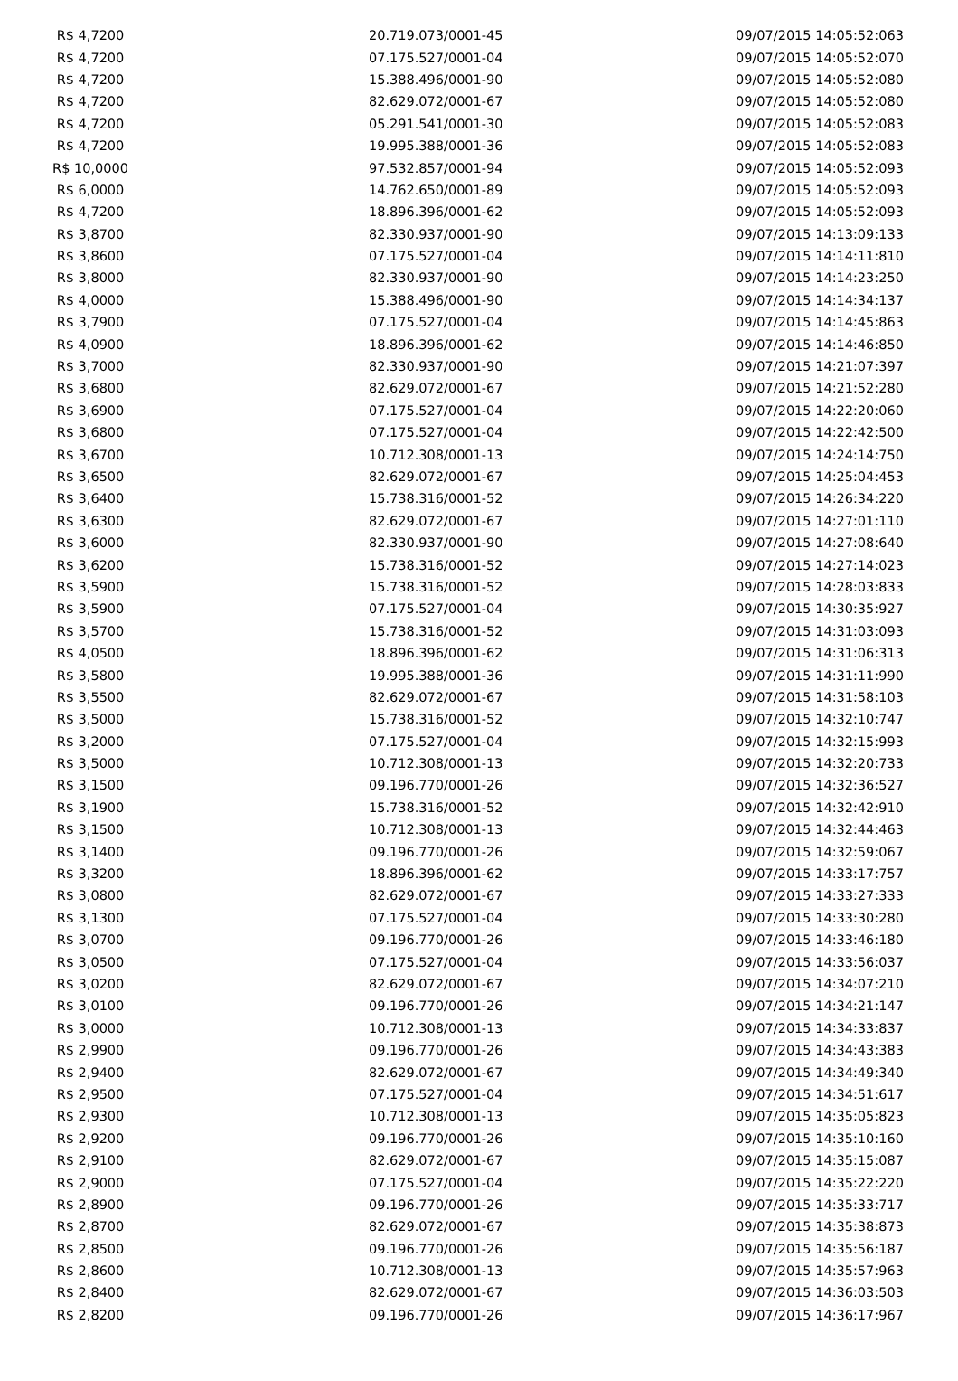| R$ 4,7200 | 20.719.073/0001-45 | 09/07/2015 14:05:52:063 |
| R$ 4,7200 | 07.175.527/0001-04 | 09/07/2015 14:05:52:070 |
| R$ 4,7200 | 15.388.496/0001-90 | 09/07/2015 14:05:52:080 |
| R$ 4,7200 | 82.629.072/0001-67 | 09/07/2015 14:05:52:080 |
| R$ 4,7200 | 05.291.541/0001-30 | 09/07/2015 14:05:52:083 |
| R$ 4,7200 | 19.995.388/0001-36 | 09/07/2015 14:05:52:083 |
| R$ 10,0000 | 97.532.857/0001-94 | 09/07/2015 14:05:52:093 |
| R$ 6,0000 | 14.762.650/0001-89 | 09/07/2015 14:05:52:093 |
| R$ 4,7200 | 18.896.396/0001-62 | 09/07/2015 14:05:52:093 |
| R$ 3,8700 | 82.330.937/0001-90 | 09/07/2015 14:13:09:133 |
| R$ 3,8600 | 07.175.527/0001-04 | 09/07/2015 14:14:11:810 |
| R$ 3,8000 | 82.330.937/0001-90 | 09/07/2015 14:14:23:250 |
| R$ 4,0000 | 15.388.496/0001-90 | 09/07/2015 14:14:34:137 |
| R$ 3,7900 | 07.175.527/0001-04 | 09/07/2015 14:14:45:863 |
| R$ 4,0900 | 18.896.396/0001-62 | 09/07/2015 14:14:46:850 |
| R$ 3,7000 | 82.330.937/0001-90 | 09/07/2015 14:21:07:397 |
| R$ 3,6800 | 82.629.072/0001-67 | 09/07/2015 14:21:52:280 |
| R$ 3,6900 | 07.175.527/0001-04 | 09/07/2015 14:22:20:060 |
| R$ 3,6800 | 07.175.527/0001-04 | 09/07/2015 14:22:42:500 |
| R$ 3,6700 | 10.712.308/0001-13 | 09/07/2015 14:24:14:750 |
| R$ 3,6500 | 82.629.072/0001-67 | 09/07/2015 14:25:04:453 |
| R$ 3,6400 | 15.738.316/0001-52 | 09/07/2015 14:26:34:220 |
| R$ 3,6300 | 82.629.072/0001-67 | 09/07/2015 14:27:01:110 |
| R$ 3,6000 | 82.330.937/0001-90 | 09/07/2015 14:27:08:640 |
| R$ 3,6200 | 15.738.316/0001-52 | 09/07/2015 14:27:14:023 |
| R$ 3,5900 | 15.738.316/0001-52 | 09/07/2015 14:28:03:833 |
| R$ 3,5900 | 07.175.527/0001-04 | 09/07/2015 14:30:35:927 |
| R$ 3,5700 | 15.738.316/0001-52 | 09/07/2015 14:31:03:093 |
| R$ 4,0500 | 18.896.396/0001-62 | 09/07/2015 14:31:06:313 |
| R$ 3,5800 | 19.995.388/0001-36 | 09/07/2015 14:31:11:990 |
| R$ 3,5500 | 82.629.072/0001-67 | 09/07/2015 14:31:58:103 |
| R$ 3,5000 | 15.738.316/0001-52 | 09/07/2015 14:32:10:747 |
| R$ 3,2000 | 07.175.527/0001-04 | 09/07/2015 14:32:15:993 |
| R$ 3,5000 | 10.712.308/0001-13 | 09/07/2015 14:32:20:733 |
| R$ 3,1500 | 09.196.770/0001-26 | 09/07/2015 14:32:36:527 |
| R$ 3,1900 | 15.738.316/0001-52 | 09/07/2015 14:32:42:910 |
| R$ 3,1500 | 10.712.308/0001-13 | 09/07/2015 14:32:44:463 |
| R$ 3,1400 | 09.196.770/0001-26 | 09/07/2015 14:32:59:067 |
| R$ 3,3200 | 18.896.396/0001-62 | 09/07/2015 14:33:17:757 |
| R$ 3,0800 | 82.629.072/0001-67 | 09/07/2015 14:33:27:333 |
| R$ 3,1300 | 07.175.527/0001-04 | 09/07/2015 14:33:30:280 |
| R$ 3,0700 | 09.196.770/0001-26 | 09/07/2015 14:33:46:180 |
| R$ 3,0500 | 07.175.527/0001-04 | 09/07/2015 14:33:56:037 |
| R$ 3,0200 | 82.629.072/0001-67 | 09/07/2015 14:34:07:210 |
| R$ 3,0100 | 09.196.770/0001-26 | 09/07/2015 14:34:21:147 |
| R$ 3,0000 | 10.712.308/0001-13 | 09/07/2015 14:34:33:837 |
| R$ 2,9900 | 09.196.770/0001-26 | 09/07/2015 14:34:43:383 |
| R$ 2,9400 | 82.629.072/0001-67 | 09/07/2015 14:34:49:340 |
| R$ 2,9500 | 07.175.527/0001-04 | 09/07/2015 14:34:51:617 |
| R$ 2,9300 | 10.712.308/0001-13 | 09/07/2015 14:35:05:823 |
| R$ 2,9200 | 09.196.770/0001-26 | 09/07/2015 14:35:10:160 |
| R$ 2,9100 | 82.629.072/0001-67 | 09/07/2015 14:35:15:087 |
| R$ 2,9000 | 07.175.527/0001-04 | 09/07/2015 14:35:22:220 |
| R$ 2,8900 | 09.196.770/0001-26 | 09/07/2015 14:35:33:717 |
| R$ 2,8700 | 82.629.072/0001-67 | 09/07/2015 14:35:38:873 |
| R$ 2,8500 | 09.196.770/0001-26 | 09/07/2015 14:35:56:187 |
| R$ 2,8600 | 10.712.308/0001-13 | 09/07/2015 14:35:57:963 |
| R$ 2,8400 | 82.629.072/0001-67 | 09/07/2015 14:36:03:503 |
| R$ 2,8200 | 09.196.770/0001-26 | 09/07/2015 14:36:17:967 |